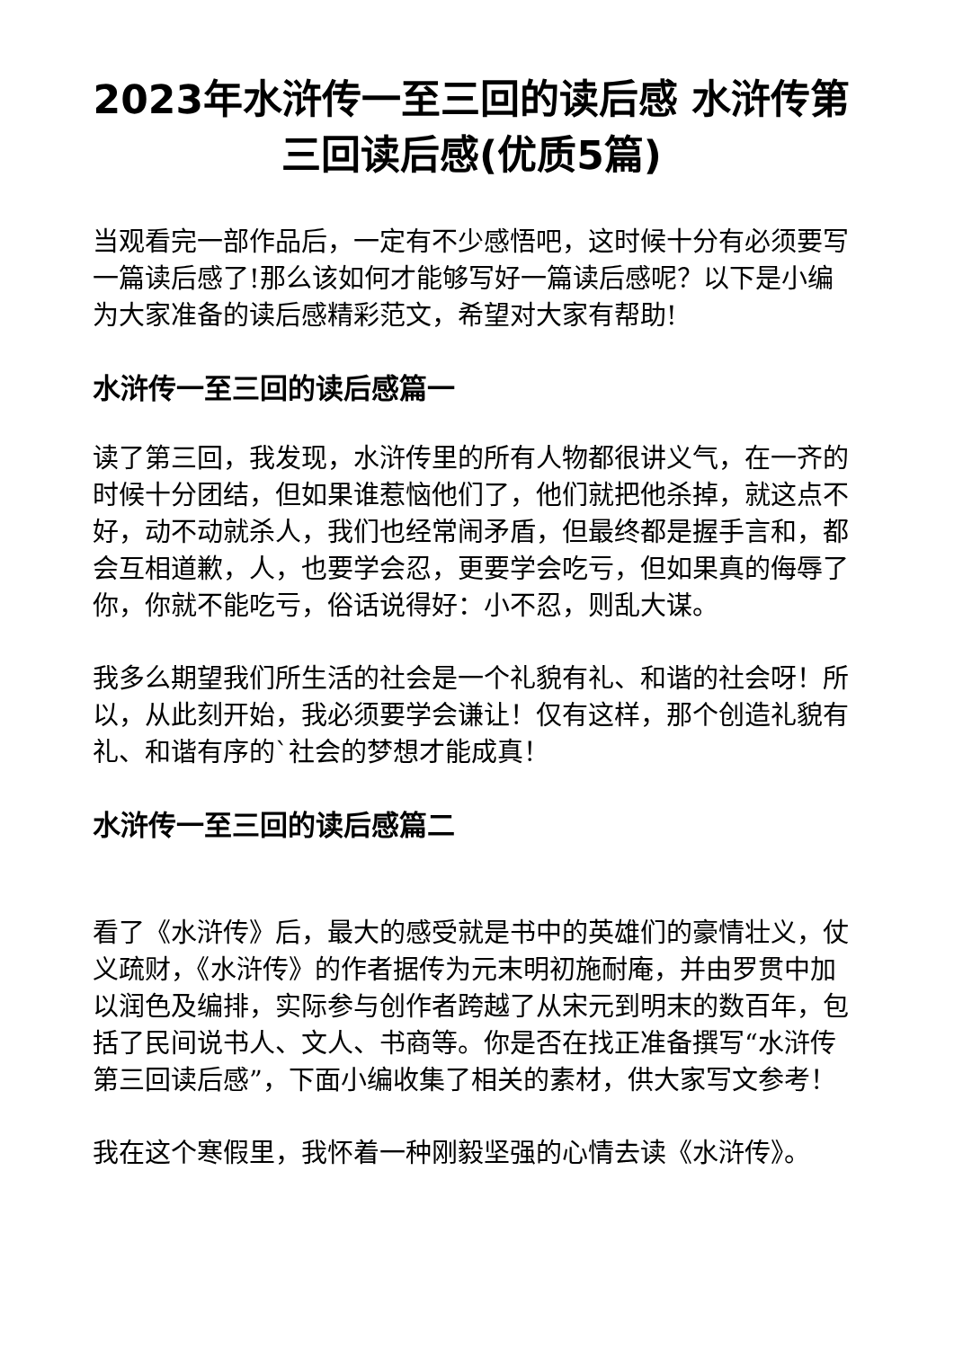2023年水浒传一至三回的读后感 水浒传第三回读后感(优质5篇)
当观看完一部作品后，一定有不少感悟吧，这时候十分有必须要写一篇读后感了!那么该如何才能够写好一篇读后感呢？以下是小编为大家准备的读后感精彩范文，希望对大家有帮助!
水浒传一至三回的读后感篇一
读了第三回，我发现，水浒传里的所有人物都很讲义气，在一齐的时候十分团结，但如果谁惹恼他们了，他们就把他杀掉，就这点不好，动不动就杀人，我们也经常闹矛盾，但最终都是握手言和，都会互相道歉，人，也要学会忍，更要学会吃亏，但如果真的侮辱了你，你就不能吃亏，俗话说得好：小不忍，则乱大谋。
我多么期望我们所生活的社会是一个礼貌有礼、和谐的社会呀！所以，从此刻开始，我必须要学会谦让！仅有这样，那个创造礼貌有礼、和谐有序的`社会的梦想才能成真！
水浒传一至三回的读后感篇二
看了《水浒传》后，最大的感受就是书中的英雄们的豪情壮义，仗义疏财，《水浒传》的作者据传为元末明初施耐庵，并由罗贯中加以润色及编排，实际参与创作者跨越了从宋元到明末的数百年，包括了民间说书人、文人、书商等。你是否在找正准备撰写“水浒传第三回读后感”，下面小编收集了相关的素材，供大家写文参考！
我在这个寒假里，我怀着一种刚毅坚强的心情去读《水浒传》。